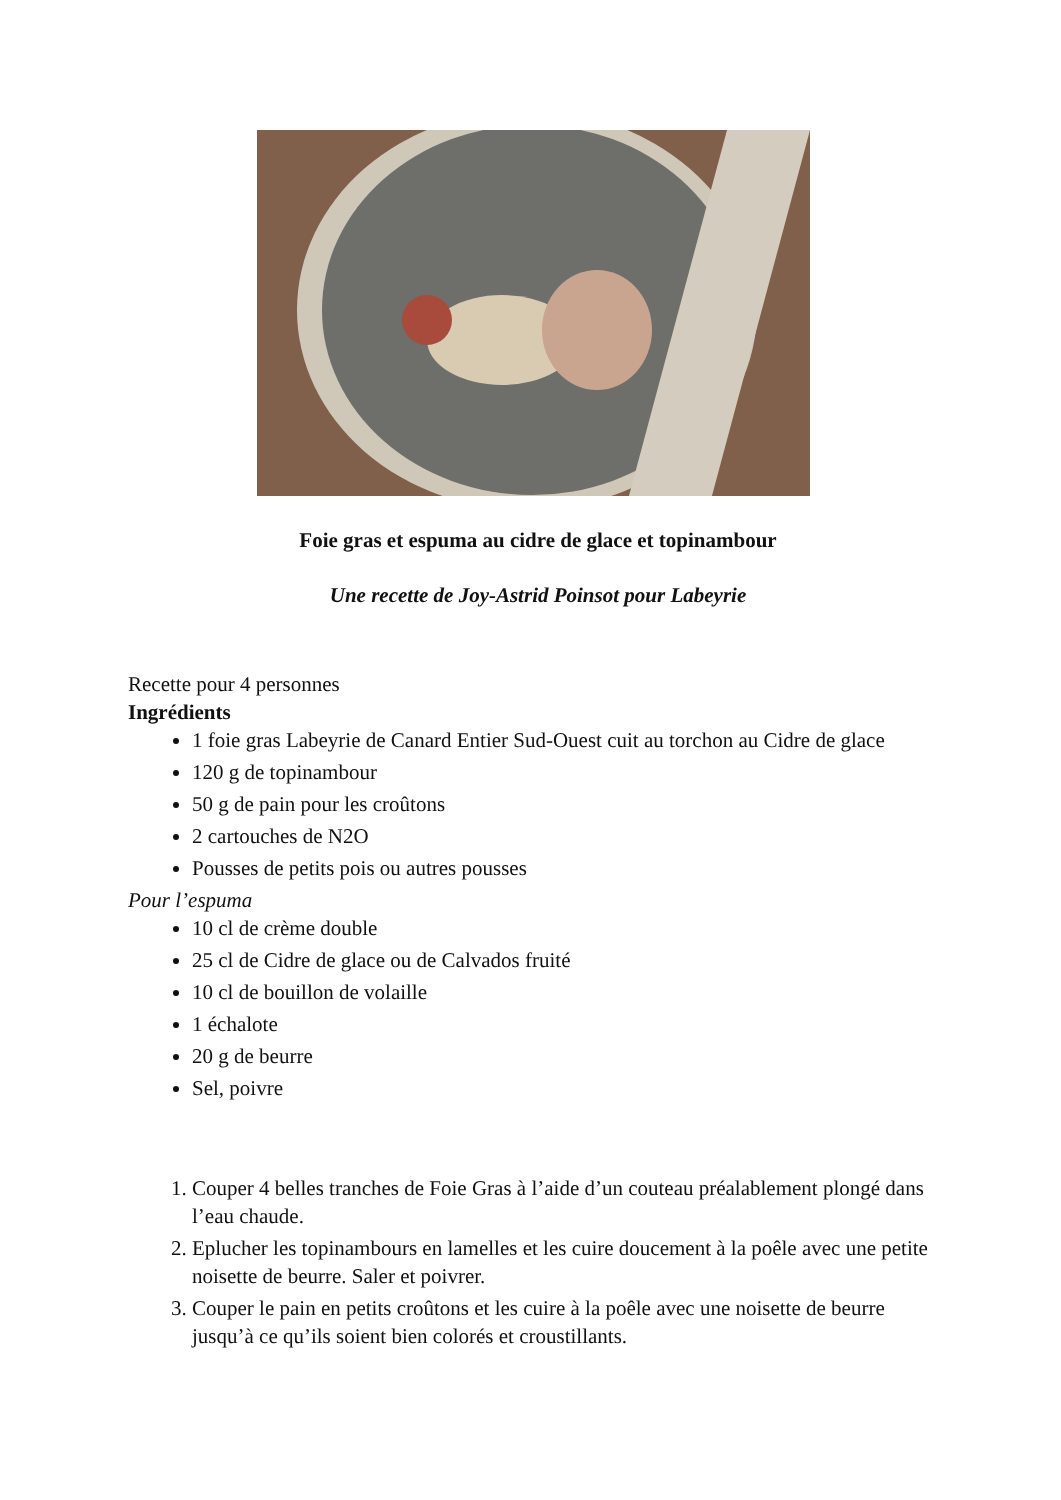Foie gras et espuma au cidre de glace et topinambour
Une recette de Joy-Astrid Poinsot pour Labeyrie
Recette pour 4 personnes
Ingrédients
1 foie gras Labeyrie de Canard Entier Sud-Ouest cuit au torchon au Cidre de glace
120 g de topinambour
50 g de pain pour les croûtons
2 cartouches de N2O
Pousses de petits pois ou autres pousses
Pour l’espuma
10 cl de crème double
25 cl de Cidre de glace ou de Calvados fruité
10 cl de bouillon de volaille
1 échalote
20 g de beurre
Sel, poivre
1. Couper 4 belles tranches de Foie Gras à l’aide d’un couteau préalablement plongé dans l’eau chaude.
2. Eplucher les topinambours en lamelles et les cuire doucement à la poêle avec une petite noisette de beurre. Saler et poivrer.
3. Couper le pain en petits croûtons et les cuire à la poêle avec une noisette de beurre jusqu’à ce qu’ils soient bien colorés et croustillants.